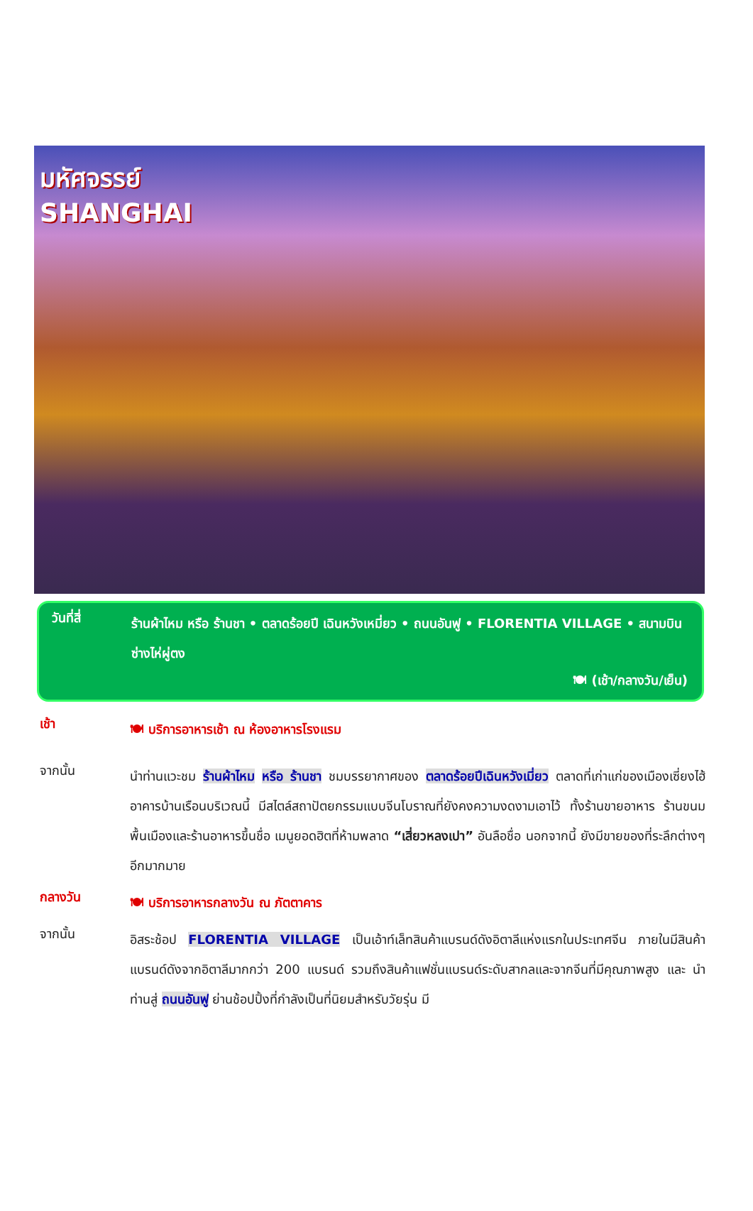มหัศจรรย์
SHANGHAI
วันที่สี่
ร้านผ้าไหม หรือ ร้านชา • ตลาดร้อยปี เฉินหวังเหมี่ยว • ถนนอันฟู • FLORENTIA VILLAGE • สนามบินซ่างไห่ผู่ตง
🍽 (เช้า/กลางวัน/เย็น)
เช้า
🍽 บริการอาหารเช้า ณ ห้องอาหารโรงแรม
จากนั้น
นำท่านแวะชม ร้านผ้าไหม หรือ ร้านชา ชมบรรยากาศของ ตลาดร้อยปีเฉินหวังเมี่ยว ตลาดที่เก่าแก่ของเมืองเซี่ยงไฮ้ อาคารบ้านเรือนบริเวณนี้ มีสไตล์สถาปัตยกรรมแบบจีนโบราณที่ยังคงความงดงามเอาไว้ ทั้งร้านขายอาหาร ร้านขนมพื้นเมืองและร้านอาหารขึ้นชื่อ เมนูยอดฮิตที่ห้ามพลาด “เสี่ยวหลงเปา” อันลือชื่อ นอกจากนี้ ยังมีขายของที่ระลึกต่างๆ อีกมากมาย
กลางวัน
🍽 บริการอาหารกลางวัน ณ ภัตตาคาร
จากนั้น
อิสระช้อป FLORENTIA VILLAGE เป็นเอ้าท์เล็ทสินค้าแบรนด์ดังอิตาลีแห่งแรกในประเทศจีน ภายในมีสินค้าแบรนด์ดังจากอิตาลีมากกว่า 200 แบรนด์ รวมถึงสินค้าแฟชั่นแบรนด์ระดับสากลและจากจีนที่มีคุณภาพสูง และ นำท่านสู่ ถนนอันฟู ย่านช้อปปิ้งที่กำลังเป็นที่นิยมสำหรับวัยรุ่น มี